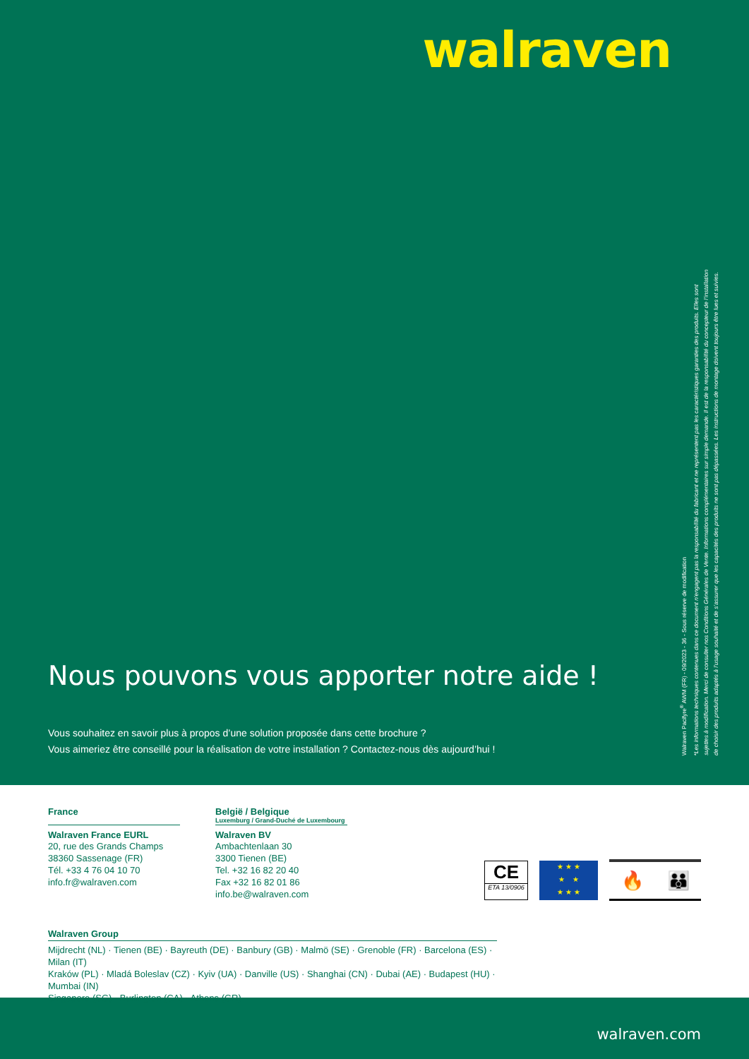walraven
Nous pouvons vous apporter notre aide !
Vous souhaitez en savoir plus à propos d’une solution proposée dans cette brochure ?
Vous aimeriez être conseillé pour la réalisation de votre installation ? Contactez-nous dès aujourd’hui !
Walraven Pacifyre<sup>®</sup> AWM (FR) - 09/2023 - 36 - Sous réserve de modification
*Les informations techniques contenues dans ce document n’engagent pas la responsabilité du fabricant et ne représentent pas les caractéristiques garanties des produits. Elles sont
sujettes à modification. Merci de consulter nos Conditions Générales de Vente. Informations complémentaires sur simple demande. Il est de la responsabilité du concepteur de l’installation
de choisir des produits adaptés à l’usage souhaité et de s’assurer que les capacités des produits ne sont pas dépassées. Les instructions de montage doivent toujours être lues et suivies.
France
Walraven France EURL
20, rue des Grands Champs
38360 Sassenage (FR)
Tél. +33 4 76 04 10 70
info.fr@walraven.com
België / Belgique
Luxemburg / Grand-Duché de Luxembourg
Walraven BV
Ambachtenlaan 30
3300 Tienen (BE)
Tel. +32 16 82 20 40
Fax +32 16 82 01 86
info.be@walraven.com
CE
ETA 13/0906
★ ★ ★
★ ★
★ ★ ★
🔥 👪
Walraven Group
Mijdrecht (NL) · Tienen (BE) · Bayreuth (DE) · Banbury (GB) · Malmö (SE) · Grenoble (FR) · Barcelona (ES) · Milan (IT)
Kraków (PL) · Mladá Boleslav (CZ) · Kyiv (UA) · Danville (US) · Shanghai (CN) · Dubai (AE) · Budapest (HU) · Mumbai (IN)
Singapore (SG) · Burlington (CA) · Athens (GR)
walraven.com